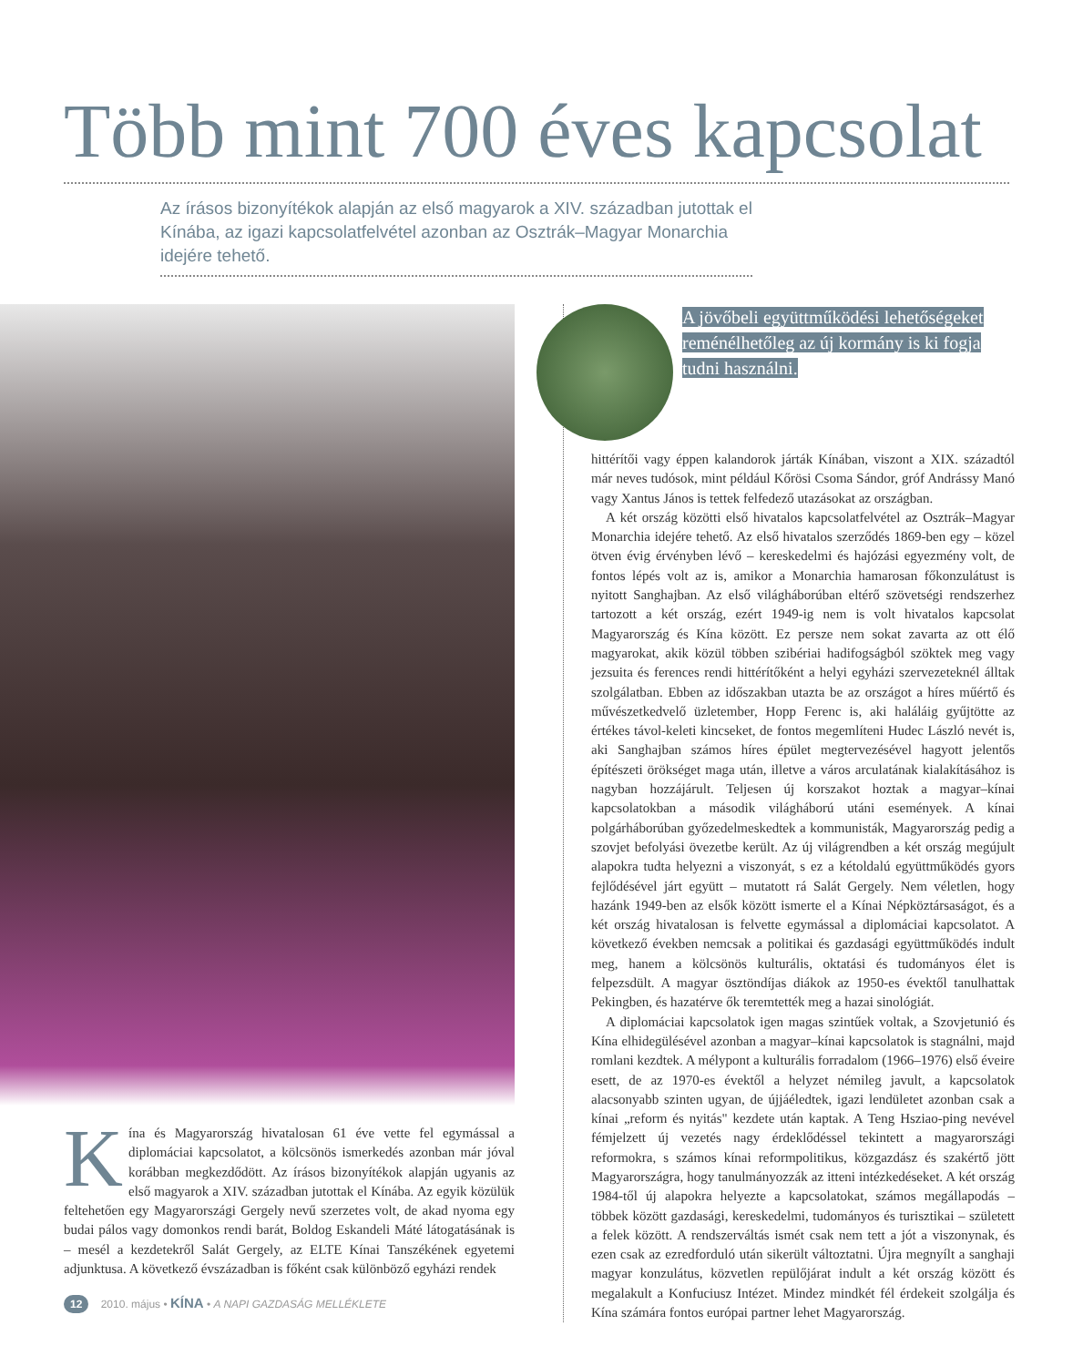Több mint 700 éves kapcsolat
Az írásos bizonyítékok alapján az első magyarok a XIV. században jutottak el Kínába, az igazi kapcsolatfelvétel azonban az Osztrák–Magyar Monarchia idejére tehető.
Kína és Magyarország hivatalosan 61 éve vette fel egymással a diplomáciai kapcsolatot, a kölcsönös ismerkedés azonban már jóval korábban megkezdődött. Az írásos bizonyítékok alapján ugyanis az első magyarok a XIV. században jutottak el Kínába. Az egyik közülük feltehetően egy Magyarországi Gergely nevű szerzetes volt, de akad nyoma egy budai pálos vagy domonkos rendi barát, Boldog Eskandeli Máté látogatásának is – mesél a kezdetekről Salát Gergely, az ELTE Kínai Tanszékének egyetemi adjunktusa. A következő évszázadban is főként csak különböző egyházi rendek
A jövőbeli együttműködési lehetőségeket reménélhetőleg az új kormány is ki fogja tudni használni.
hittérítői vagy éppen kalandorok járták Kínában, viszont a XIX. századtól már neves tudósok, mint például Kőrösi Csoma Sándor, gróf Andrássy Manó vagy Xantus János is tettek felfedező utazásokat az országban.
A két ország közötti első hivatalos kapcsolatfelvétel az Osztrák–Magyar Monarchia idejére tehető. Az első hivatalos szerződés 1869-ben egy – közel ötven évig érvényben lévő – kereskedelmi és hajózási egyezmény volt, de fontos lépés volt az is, amikor a Monarchia hamarosan főkonzulátust is nyitott Sanghajban. Az első világháborúban eltérő szövetségi rendszerhez tartozott a két ország, ezért 1949-ig nem is volt hivatalos kapcsolat Magyarország és Kína között. Ez persze nem sokat zavarta az ott élő magyarokat, akik közül többen szibériai hadifogságból szöktek meg vagy jezsuita és ferences rendi hittérítőként a helyi egyházi szervezeteknél álltak szolgálatban. Ebben az időszakban utazta be az országot a híres műértő és művészetkedvelő üzletember, Hopp Ferenc is, aki haláláig gyűjtötte az értékes távol-keleti kincseket, de fontos megemlíteni Hudec László nevét is, aki Sanghajban számos híres épület megtervezésével hagyott jelentős építészeti örökséget maga után, illetve a város arculatának kialakításához is nagyban hozzájárult. Teljesen új korszakot hoztak a magyar–kínai kapcsolatokban a második világháború utáni események. A kínai polgárháborúban győzedelmeskedtek a kommunisták, Magyarország pedig a szovjet befolyási övezetbe került. Az új világrendben a két ország megújult alapokra tudta helyezni a viszonyát, s ez a kétoldalú együttműködés gyors fejlődésével járt együtt – mutatott rá Salát Gergely. Nem véletlen, hogy hazánk 1949-ben az elsők között ismerte el a Kínai Népköztársaságot, és a két ország hivatalosan is felvette egymással a diplomáciai kapcsolatot. A következő években nemcsak a politikai és gazdasági együttműködés indult meg, hanem a kölcsönös kulturális, oktatási és tudományos élet is felpezsdült. A magyar ösztöndíjas diákok az 1950-es évektől tanulhattak Pekingben, és hazatérve ők teremtették meg a hazai sinológiát.
A diplomáciai kapcsolatok igen magas szintűek voltak, a Szovjetunió és Kína elhidegülésével azonban a magyar–kínai kapcsolatok is stagnálni, majd romlani kezdtek. A mélypont a kulturális forradalom (1966–1976) első éveire esett, de az 1970-es évektől a helyzet némileg javult, a kapcsolatok alacsonyabb szinten ugyan, de újjáéledtek, igazi lendületet azonban csak a kínai „reform és nyitás" kezdete után kaptak. A Teng Hsziao-ping nevével fémjelzett új vezetés nagy érdeklődéssel tekintett a magyarországi reformokra, s számos kínai reformpolitikus, közgazdász és szakértő jött Magyarországra, hogy tanulmányozzák az itteni intézkedéseket. A két ország 1984-től új alapokra helyezte a kapcsolatokat, számos megállapodás – többek között gazdasági, kereskedelmi, tudományos és turisztikai – született a felek között. A rendszerváltás ismét csak nem tett a jót a viszonynak, és ezen csak az ezredforduló után sikerült változtatni. Újra megnyílt a sanghaji magyar konzulátus, közvetlen repülőjárat indult a két ország között és megalakult a Konfuciusz Intézet. Mindez mindkét fél érdekeit szolgálja és Kína számára fontos európai partner lehet Magyarország.
12 2010. május • KÍNA • A NAPI GAZDASÁG MELLÉKLETE